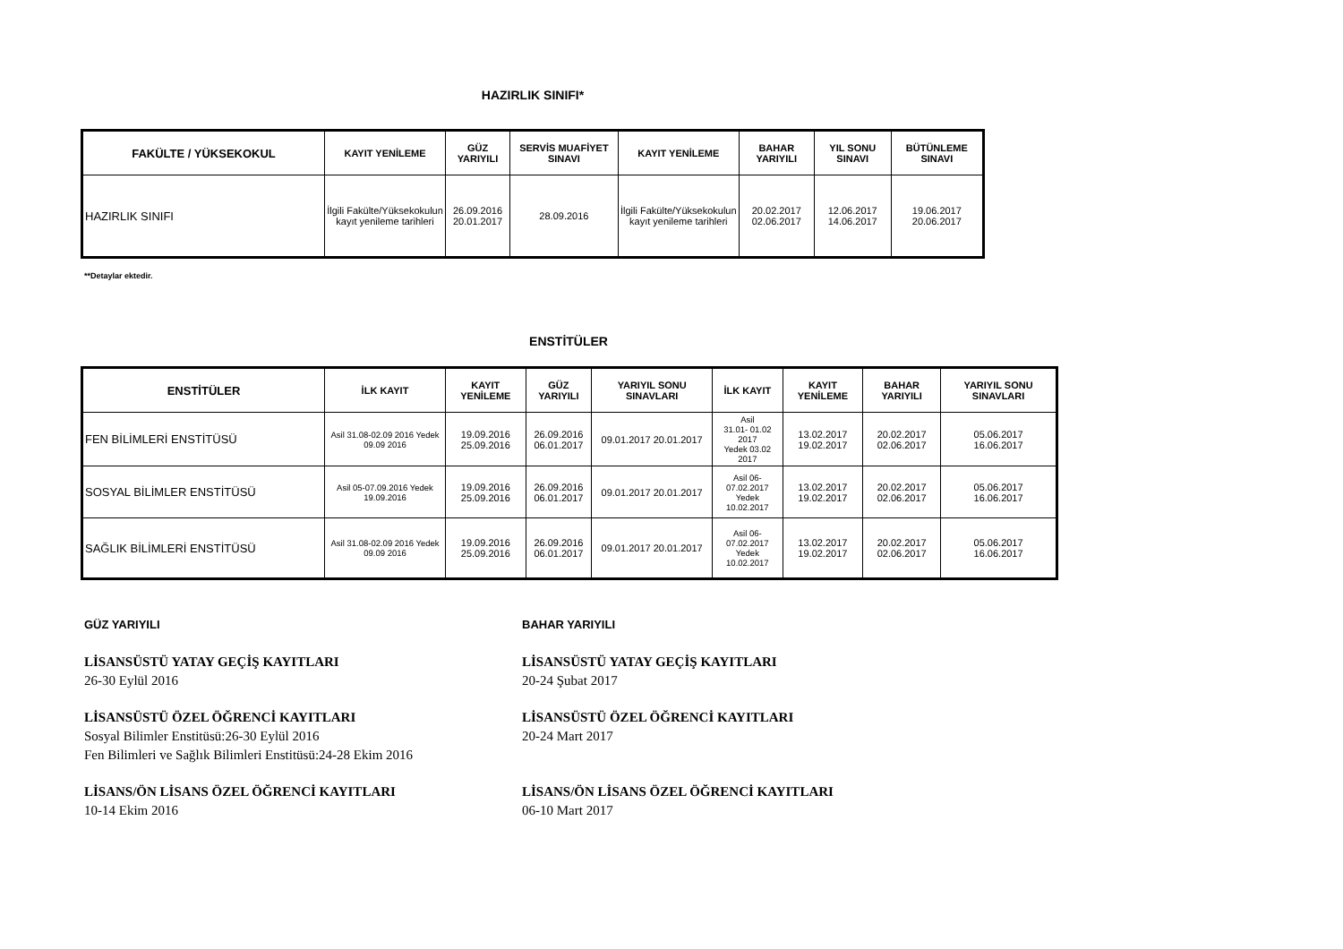HAZIRLIK SINIFI*
| FAKÜLTE / YÜKSEKOKUL | KAYIT YENİLEME | GÜZ YARIYILI | SERVİS MUAFİYET SINAVI | KAYIT YENİLEME | BAHAR YARIYILI | YIL SONU SINAVI | BÜTÜNLEME SINAVI |
| --- | --- | --- | --- | --- | --- | --- | --- |
| HAZIRLIK SINIFI | İlgili Fakülte/Yüksekokulun kayıt yenileme tarihleri | 26.09.2016 20.01.2017 | 28.09.2016 | İlgili Fakülte/Yüksekokulun kayıt yenileme tarihleri | 20.02.2017 02.06.2017 | 12.06.2017 14.06.2017 | 19.06.2017 20.06.2017 |
**Detaylar ektedir.
ENSTİTÜLER
| ENSTİTÜLER | İLK KAYIT | KAYIT YENİLEME | GÜZ YARIYILI | YARIYIL SONU SINAVLARI | İLK KAYIT | KAYIT YENİLEME | BAHAR YARIYILI | YARIYIL SONU SINAVLARI |
| --- | --- | --- | --- | --- | --- | --- | --- | --- |
| FEN BİLİMLERİ ENSTİTÜSÜ | Asil 31.08-02.09 2016 Yedek 09.09 2016 | 19.09.2016 25.09.2016 | 26.09.2016 06.01.2017 | 09.01.2017 20.01.2017 | Asil 31.01- 01.02 2017 Yedek 03.02 2017 | 13.02.2017 19.02.2017 | 20.02.2017 02.06.2017 | 05.06.2017 16.06.2017 |
| SOSYAL BİLİMLER ENSTİTÜSÜ | Asil 05-07.09.2016 Yedek 19.09.2016 | 19.09.2016 25.09.2016 | 26.09.2016 06.01.2017 | 09.01.2017 20.01.2017 | Asil 06-07.02.2017 Yedek 10.02.2017 | 13.02.2017 19.02.2017 | 20.02.2017 02.06.2017 | 05.06.2017 16.06.2017 |
| SAĞLIK BİLİMLERİ ENSTİTÜSÜ | Asil 31.08-02.09 2016 Yedek 09.09 2016 | 19.09.2016 25.09.2016 | 26.09.2016 06.01.2017 | 09.01.2017 20.01.2017 | Asil 06-07.02.2017 Yedek 10.02.2017 | 13.02.2017 19.02.2017 | 20.02.2017 02.06.2017 | 05.06.2017 16.06.2017 |
GÜZ YARIYILI
LİSANSÜSTÜ YATAY GEÇİŞ KAYITLARI
26-30 Eylül 2016
LİSANSÜSTÜ ÖZEL ÖĞRENCİ KAYITLARI
Sosyal Bilimler Enstitüsü:26-30 Eylül 2016
Fen Bilimleri ve Sağlık Bilimleri Enstitüsü:24-28 Ekim 2016
LİSANS/ÖN LİSANS ÖZEL ÖĞRENCİ KAYITLARI
10-14 Ekim 2016
BAHAR YARIYILI
LİSANSÜSTÜ YATAY GEÇİŞ KAYITLARI
20-24 Şubat 2017
LİSANSÜSTÜ ÖZEL ÖĞRENCİ KAYITLARI
20-24 Mart 2017
LİSANS/ÖN LİSANS ÖZEL ÖĞRENCİ KAYITLARI
06-10 Mart 2017